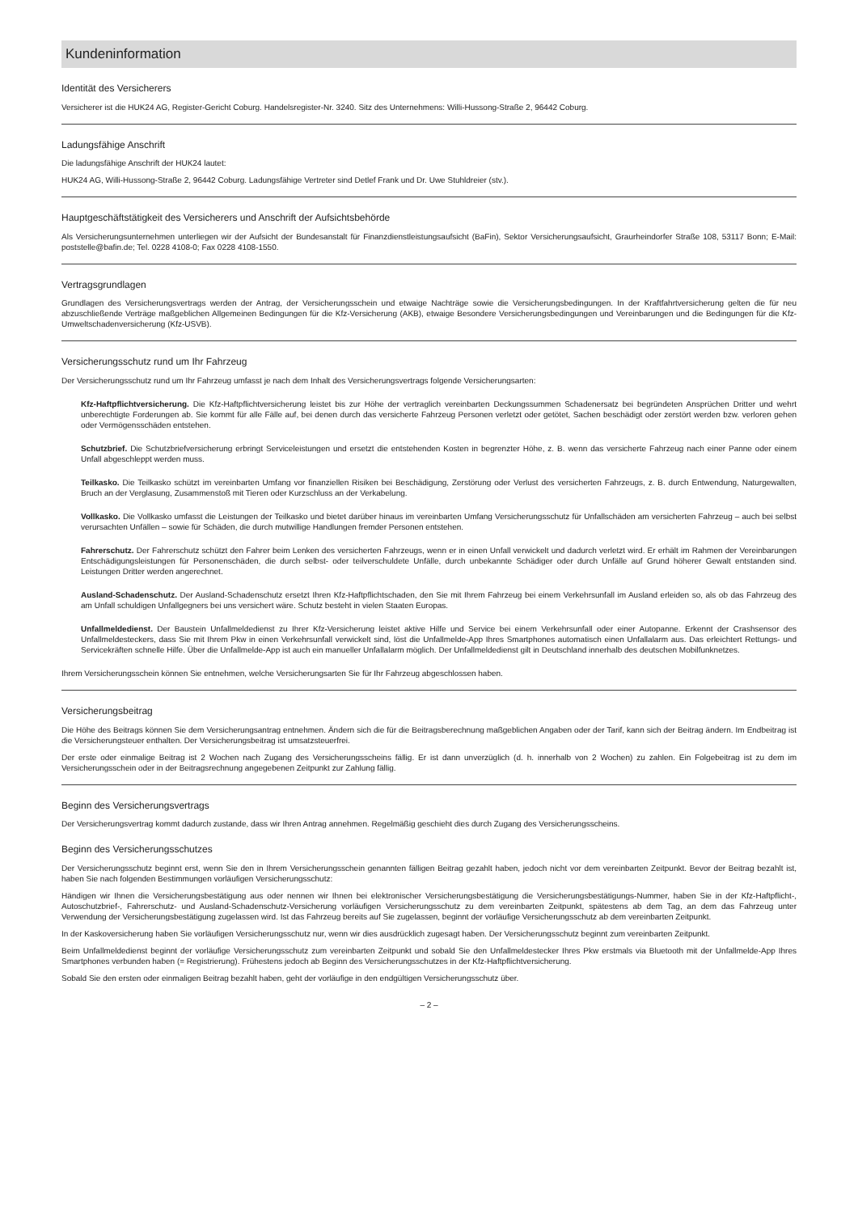Kundeninformation
Identität des Versicherers
Versicherer ist die HUK24 AG, Register-Gericht Coburg. Handelsregister-Nr. 3240. Sitz des Unternehmens: Willi-Hussong-Straße 2, 96442 Coburg.
Ladungsfähige Anschrift
Die ladungsfähige Anschrift der HUK24 lautet:
HUK24 AG, Willi-Hussong-Straße 2, 96442 Coburg. Ladungsfähige Vertreter sind Detlef Frank und Dr. Uwe Stuhldreier (stv.).
Hauptgeschäftstätigkeit des Versicherers und Anschrift der Aufsichtsbehörde
Als Versicherungsunternehmen unterliegen wir der Aufsicht der Bundesanstalt für Finanzdienstleistungsaufsicht (BaFin), Sektor Versicherungsaufsicht, Graurheindorfer Straße 108, 53117 Bonn; E-Mail: poststelle@bafin.de; Tel. 0228 4108-0; Fax 0228 4108-1550.
Vertragsgrundlagen
Grundlagen des Versicherungsvertrags werden der Antrag, der Versicherungsschein und etwaige Nachträge sowie die Versicherungsbedingungen. In der Kraftfahrtversicherung gelten die für neu abzuschließende Verträge maßgeblichen Allgemeinen Bedingungen für die Kfz-Versicherung (AKB), etwaige Besondere Versicherungsbedingungen und Vereinbarungen und die Bedingungen für die Kfz-Umweltschadenversicherung (Kfz-USVB).
Versicherungsschutz rund um Ihr Fahrzeug
Der Versicherungsschutz rund um Ihr Fahrzeug umfasst je nach dem Inhalt des Versicherungsvertrags folgende Versicherungsarten:
Kfz-Haftpflichtversicherung. Die Kfz-Haftpflichtversicherung leistet bis zur Höhe der vertraglich vereinbarten Deckungssummen Schadenersatz bei begründeten Ansprüchen Dritter und wehrt unberechtigte Forderungen ab. Sie kommt für alle Fälle auf, bei denen durch das versicherte Fahrzeug Personen verletzt oder getötet, Sachen beschädigt oder zerstört werden bzw. verloren gehen oder Vermögensschäden entstehen.
Schutzbrief. Die Schutzbriefversicherung erbringt Serviceleistungen und ersetzt die entstehenden Kosten in begrenzter Höhe, z. B. wenn das versicherte Fahrzeug nach einer Panne oder einem Unfall abgeschleppt werden muss.
Teilkasko. Die Teilkasko schützt im vereinbarten Umfang vor finanziellen Risiken bei Beschädigung, Zerstörung oder Verlust des versicherten Fahrzeugs, z. B. durch Entwendung, Naturgewalten, Bruch an der Verglasung, Zusammenstoß mit Tieren oder Kurzschluss an der Verkabelung.
Vollkasko. Die Vollkasko umfasst die Leistungen der Teilkasko und bietet darüber hinaus im vereinbarten Umfang Versicherungsschutz für Unfallschäden am versicherten Fahrzeug – auch bei selbst verursachten Unfällen – sowie für Schäden, die durch mutwillige Handlungen fremder Personen entstehen.
Fahrerschutz. Der Fahrerschutz schützt den Fahrer beim Lenken des versicherten Fahrzeugs, wenn er in einen Unfall verwickelt und dadurch verletzt wird. Er erhält im Rahmen der Vereinbarungen Entschädigungsleistungen für Personenschäden, die durch selbst- oder teilverschuldete Unfälle, durch unbekannte Schädiger oder durch Unfälle auf Grund höherer Gewalt entstanden sind. Leistungen Dritter werden angerechnet.
Ausland-Schadenschutz. Der Ausland-Schadenschutz ersetzt Ihren Kfz-Haftpflichtschaden, den Sie mit Ihrem Fahrzeug bei einem Verkehrsunfall im Ausland erleiden so, als ob das Fahrzeug des am Unfall schuldigen Unfallgegners bei uns versichert wäre. Schutz besteht in vielen Staaten Europas.
Unfallmeldedienst. Der Baustein Unfallmeldedienst zu Ihrer Kfz-Versicherung leistet aktive Hilfe und Service bei einem Verkehrsunfall oder einer Autopanne. Erkennt der Crashsensor des Unfallmeldesteckers, dass Sie mit Ihrem Pkw in einen Verkehrsunfall verwickelt sind, löst die Unfallmelde-App Ihres Smartphones automatisch einen Unfallalarm aus. Das erleichtert Rettungs- und Servicekräften schnelle Hilfe. Über die Unfallmelde-App ist auch ein manueller Unfallalarm möglich. Der Unfallmeldedienst gilt in Deutschland innerhalb des deutschen Mobilfunknetzes.
Ihrem Versicherungsschein können Sie entnehmen, welche Versicherungsarten Sie für Ihr Fahrzeug abgeschlossen haben.
Versicherungsbeitrag
Die Höhe des Beitrags können Sie dem Versicherungsantrag entnehmen. Ändern sich die für die Beitragsberechnung maßgeblichen Angaben oder der Tarif, kann sich der Beitrag ändern. Im Endbeitrag ist die Versicherungsteuer enthalten. Der Versicherungsbeitrag ist umsatzsteuerfrei.
Der erste oder einmalige Beitrag ist 2 Wochen nach Zugang des Versicherungsscheins fällig. Er ist dann unverzüglich (d. h. innerhalb von 2 Wochen) zu zahlen. Ein Folgebeitrag ist zu dem im Versicherungsschein oder in der Beitragsrechnung angegebenen Zeitpunkt zur Zahlung fällig.
Beginn des Versicherungsvertrags
Der Versicherungsvertrag kommt dadurch zustande, dass wir Ihren Antrag annehmen. Regelmäßig geschieht dies durch Zugang des Versicherungsscheins.
Beginn des Versicherungsschutzes
Der Versicherungsschutz beginnt erst, wenn Sie den in Ihrem Versicherungsschein genannten fälligen Beitrag gezahlt haben, jedoch nicht vor dem vereinbarten Zeitpunkt. Bevor der Beitrag bezahlt ist, haben Sie nach folgenden Bestimmungen vorläufigen Versicherungsschutz:
Händigen wir Ihnen die Versicherungsbestätigung aus oder nennen wir Ihnen bei elektronischer Versicherungsbestätigung die Versicherungsbestätigungs-Nummer, haben Sie in der Kfz-Haftpflicht-, Autoschutzbrief-, Fahrerschutz- und Ausland-Schadenschutz-Versicherung vorläufigen Versicherungsschutz zu dem vereinbarten Zeitpunkt, spätestens ab dem Tag, an dem das Fahrzeug unter Verwendung der Versicherungsbestätigung zugelassen wird. Ist das Fahrzeug bereits auf Sie zugelassen, beginnt der vorläufige Versicherungsschutz ab dem vereinbarten Zeitpunkt.
In der Kaskoversicherung haben Sie vorläufigen Versicherungsschutz nur, wenn wir dies ausdrücklich zugesagt haben. Der Versicherungsschutz beginnt zum vereinbarten Zeitpunkt.
Beim Unfallmeldedienst beginnt der vorläufige Versicherungsschutz zum vereinbarten Zeitpunkt und sobald Sie den Unfallmeldestecker Ihres Pkw erstmals via Bluetooth mit der Unfallmelde-App Ihres Smartphones verbunden haben (= Registrierung). Frühestens jedoch ab Beginn des Versicherungsschutzes in der Kfz-Haftpflichtversicherung.
Sobald Sie den ersten oder einmaligen Beitrag bezahlt haben, geht der vorläufige in den endgültigen Versicherungsschutz über.
– 2 –